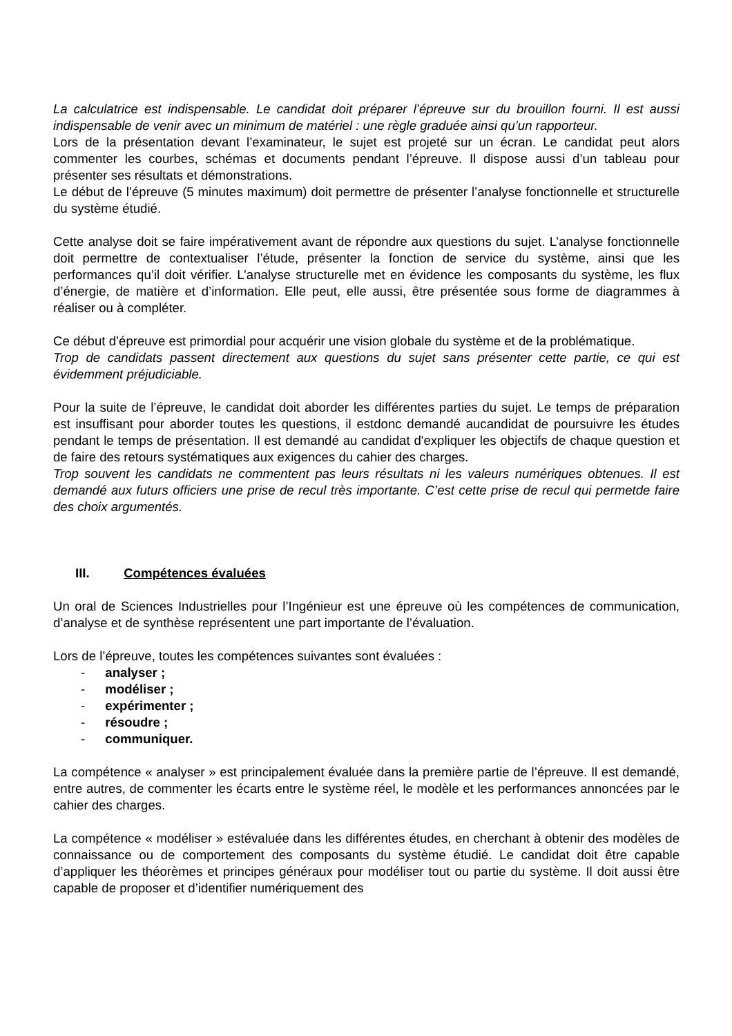La calculatrice est indispensable. Le candidat doit préparer l’épreuve sur du brouillon fourni. Il est aussi indispensable de venir avec un minimum de matériel : une règle graduée ainsi qu’un rapporteur.
Lors de la présentation devant l’examinateur, le sujet est projeté sur un écran. Le candidat peut alors commenter les courbes, schémas et documents pendant l’épreuve. Il dispose aussi d’un tableau pour présenter ses résultats et démonstrations.
Le début de l’épreuve (5 minutes maximum) doit permettre de présenter l’analyse fonctionnelle et structurelle du système étudié.
Cette analyse doit se faire impérativement avant de répondre aux questions du sujet. L’analyse fonctionnelle doit permettre de contextualiser l’étude, présenter la fonction de service du système, ainsi que les performances qu’il doit vérifier. L’analyse structurelle met en évidence les composants du système, les flux d’énergie, de matière et d’information. Elle peut, elle aussi, être présentée sous forme de diagrammes à réaliser ou à compléter.
Ce début d’épreuve est primordial pour acquérir une vision globale du système et de la problématique.
Trop de candidats passent directement aux questions du sujet sans présenter cette partie, ce qui est évidemment préjudiciable.
Pour la suite de l’épreuve, le candidat doit aborder les différentes parties du sujet. Le temps de préparation est insuffisant pour aborder toutes les questions, il estdonc demandé aucandidat de poursuivre les études pendant le temps de présentation. Il est demandé au candidat d'expliquer les objectifs de chaque question et de faire des retours systématiques aux exigences du cahier des charges.
Trop souvent les candidats ne commentent pas leurs résultats ni les valeurs numériques obtenues. Il est demandé aux futurs officiers une prise de recul très importante. C’est cette prise de recul qui permetde faire des choix argumentés.
III. Compétences évaluées
Un oral de Sciences Industrielles pour l’Ingénieur est une épreuve où les compétences de communication, d’analyse et de synthèse représentent une part importante de l’évaluation.
Lors de l’épreuve, toutes les compétences suivantes sont évaluées :
- analyser ;
- modéliser ;
- expérimenter ;
- résoudre ;
- communiquer.
La compétence « analyser » est principalement évaluée dans la première partie de l’épreuve. Il est demandé, entre autres, de commenter les écarts entre le système réel, le modèle et les performances annoncées par le cahier des charges.
La compétence « modéliser » estévaluée dans les différentes études, en cherchant à obtenir des modèles de connaissance ou de comportement des composants du système étudié. Le candidat doit être capable d’appliquer les théorèmes et principes généraux pour modéliser tout ou partie du système. Il doit aussi être capable de proposer et d’identifier numériquement des